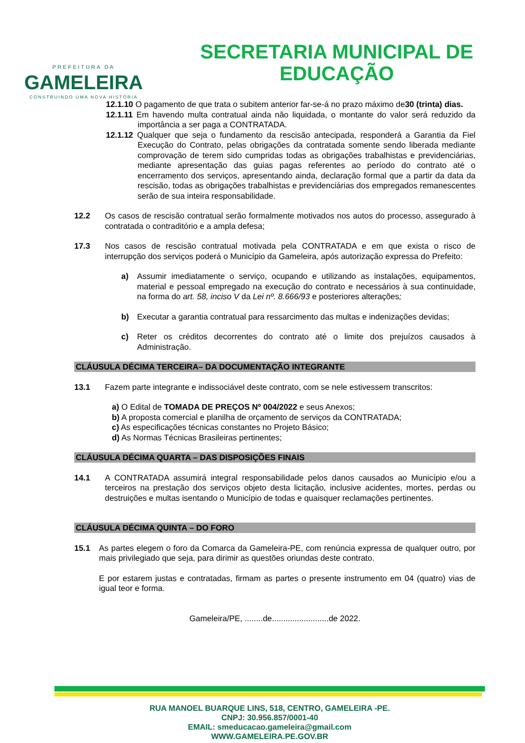PREFEITURA DA
GAMELEIRA
CONSTRUINDO UMA NOVA HISTÓRIA
SECRETARIA MUNICIPAL DE
EDUCAÇÃO
12.1.10 O pagamento de que trata o subitem anterior far-se-á no prazo máximo de30 (trinta) dias.
12.1.11 Em havendo multa contratual ainda não liquidada, o montante do valor será reduzido da importância a ser paga a CONTRATADA.
12.1.12 Qualquer que seja o fundamento da rescisão antecipada, responderá a Garantia da Fiel Execução do Contrato, pelas obrigações da contratada somente sendo liberada mediante comprovação de terem sido cumpridas todas as obrigações trabalhistas e previdenciárias, mediante apresentação das guias pagas referentes ao período do contrato até o encerramento dos serviços, apresentando ainda, declaração formal que a partir da data da rescisão, todas as obrigações trabalhistas e previdenciárias dos empregados remanescentes serão de sua inteira responsabilidade.
12.2 Os casos de rescisão contratual serão formalmente motivados nos autos do processo, assegurado à contratada o contraditório e a ampla defesa;
17.3 Nos casos de rescisão contratual motivada pela CONTRATADA e em que exista o risco de interrupção dos serviços poderá o Município da Gameleira, após autorização expressa do Prefeito:
a) Assumir imediatamente o serviço, ocupando e utilizando as instalações, equipamentos, material e pessoal empregado na execução do contrato e necessários à sua continuidade, na forma do art. 58, inciso V da Lei nº. 8.666/93 e posteriores alterações;
b) Executar a garantia contratual para ressarcimento das multas e indenizações devidas;
c) Reter os créditos decorrentes do contrato até o limite dos prejuízos causados à Administração.
CLÁUSULA DÉCIMA TERCEIRA– DA DOCUMENTAÇÃO INTEGRANTE
13.1 Fazem parte integrante e indissociável deste contrato, com se nele estivessem transcritos:
a) O Edital de TOMADA DE PREÇOS Nº 004/2022 e seus Anexos;
b) A proposta comercial e planilha de orçamento de serviços da CONTRATADA;
c) As especificações técnicas constantes no Projeto Básico;
d) As Normas Técnicas Brasileiras pertinentes;
CLÁUSULA DÉCIMA QUARTA – DAS DISPOSIÇÕES FINAIS
14.1 A CONTRATADA assumirá integral responsabilidade pelos danos causados ao Município e/ou a terceiros na prestação dos serviços objeto desta licitação, inclusive acidentes, mortes, perdas ou destruições e multas isentando o Município de todas e quaisquer reclamações pertinentes.
CLÁUSULA DÉCIMA QUINTA – DO FORO
15.1 As partes elegem o foro da Comarca da Gameleira-PE, com renúncia expressa de qualquer outro, por mais privilegiado que seja, para dirimir as questões oriundas deste contrato.
E por estarem justas e contratadas, firmam as partes o presente instrumento em 04 (quatro) vias de igual teor e forma.
Gameleira/PE, ........de.........................de 2022.
RUA MANOEL BUARQUE LINS, 518, CENTRO, GAMELEIRA -PE.
CNPJ: 30.956.857/0001-40
EMAIL: smeducacao.gameleira@gmail.com
WWW.GAMELEIRA.PE.GOV.BR